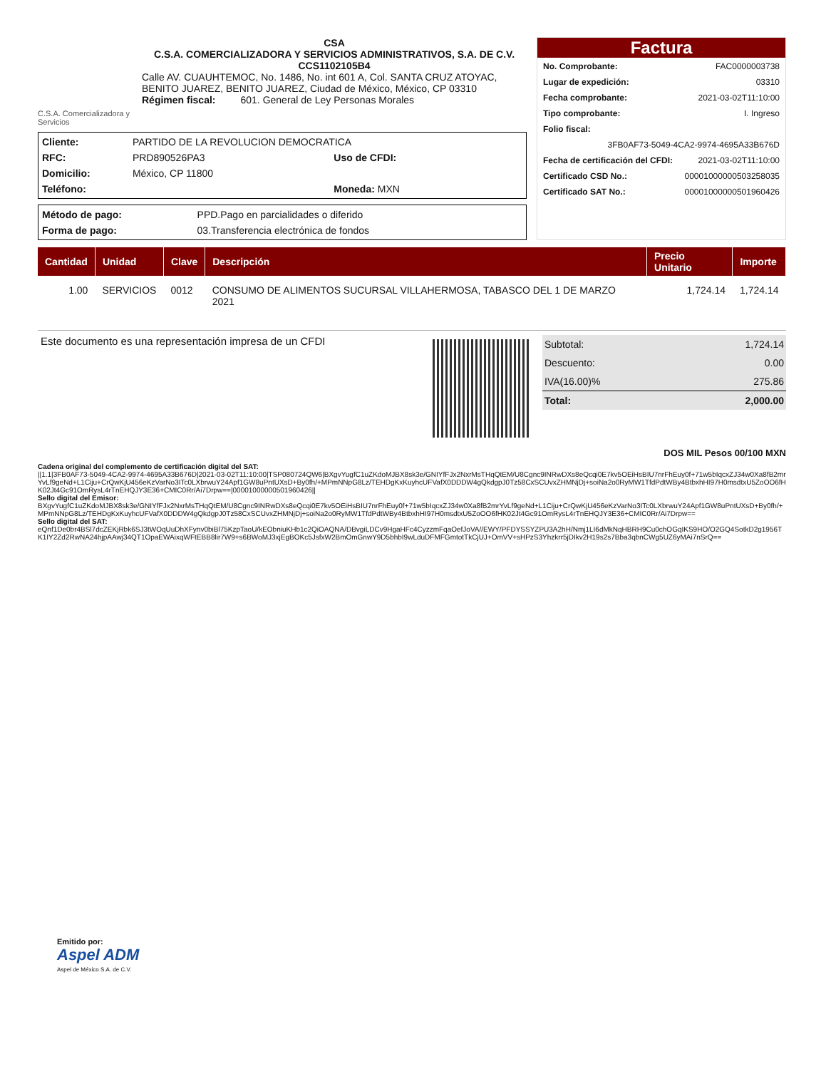C.S.A. Comercializadora y Servicios
CSA
C.S.A. COMERCIALIZADORA Y SERVICIOS ADMINISTRATIVOS, S.A. DE C.V.
CCS1102105B4
Calle AV. CUAUHTEMOC, No. 1486, No. int 601 A, Col. SANTA CRUZ ATOYAC, BENITO JUAREZ, BENITO JUAREZ, Ciudad de México, México, CP 03310
Régimen fiscal: 601. General de Ley Personas Morales
| Cliente: | PARTIDO DE LA REVOLUCION DEMOCRATICA | | |
| RFC: | PRD890526PA3 | Uso de CFDI: | |
| Domicilio: | México, CP 11800 | | |
| Teléfono: | | Moneda: MXN | |
| Método de pago: | PPD.Pago en parcialidades o diferido |
| Forma de pago: | 03.Transferencia electrónica de fondos |
Factura
| No. Comprobante: | FAC0000003738 |
| Lugar de expedición: | 03310 |
| Fecha comprobante: | 2021-03-02T11:10:00 |
| Tipo comprobante: | I. Ingreso |
| Folio fiscal: | |
| 3FB0AF73-5049-4CA2-9974-4695A33B676D | |
| Fecha de certificación del CFDI: | 2021-03-02T11:10:00 |
| Certificado CSD No.: | 00001000000503258035 |
| Certificado SAT No.: | 00001000000501960426 |
| Cantidad | Unidad | Clave | Descripción | Precio Unitario | Importe |
| --- | --- | --- | --- | --- | --- |
| 1.00 | SERVICIOS | 0012 | CONSUMO DE ALIMENTOS SUCURSAL VILLAHERMOSA, TABASCO DEL 1 DE MARZO 2021 | 1,724.14 | 1,724.14 |
Este documento es una representación impresa de un CFDI
| Subtotal: | 1,724.14 |
| Descuento: | 0.00 |
| IVA(16.00)% | 275.86 |
| Total: | 2,000.00 |
DOS MIL Pesos 00/100 MXN
Cadena original del complemento de certificación digital del SAT:
||1.1|3FB0AF73-5049-4CA2-9974-4695A33B676D|2021-03-02T11:10:00|TSP080724QW6|BXgvYugfC1uZKdoMJBX8sk3e/GNIYfFJx2NxrMsTHqQtEM/U8Cgnc9INRwDXs8eQcqi0E7kv5OEiHsBIU7nrFhEuy0f+71w5bIqcxZJ34w0Xa8fB2mrYvLf9geNd+L1Ciju+CrQwKjU456eKzVarNo3ITc0LXbrwuY24Apf1GW8uPntUXsD+By0fh/+MPmNNpG8Lz/TEHDgKxKuyhcUFVafX0DDDW4gQkdgpJ0Tz58CxSCUvxZHMNjDj+soiNa2o0RyMW1TfdPdtWBy4BtbxhHI97H0msdtxU5ZoOO6fHK02Jt4Gc91OmRysL4rTnEHQJY3E36+CMIC0Rr/Ai7Drpw==|00001000000501960426||
Sello digital del Emisor:
BXgvYugfC1uZKdoMJBX8sk3e/GNIYfFJx2NxrMsTHqQtEM/U8Cgnc9INRwDXs8eQcqi0E7kv5OEiHsBIU7nrFhEuy0f+71w5bIqcxZJ34w0Xa8fB2mrYvLf9geNd+L1Ciju+CrQwKjU456eKzVarNo3ITc0LXbrwuY24Apf1GW8uPntUXsD+By0fh/+MPmNNpG8Lz/TEHDgKxKuyhcUFVafX0DDDW4gQkdgpJ0Tz58CxSCUvxZHMNjDj+soiNa2o0RyMW1TfdPdtWBy4BtbxhHI97H0msdtxU5ZoOO6fHK02Jt4Gc91OmRysL4rTnEHQJY3E36+CMIC0Rr/Ai7Drpw==
Sello digital del SAT:
eQnf1De0br4BSl7dcZEKjRbk6SJ3tWOqUuDhXFynv0biBl75KzpTaoU/kEObniuKHb1c2QiOAQNA/DBvgiLDCv9HgaHFc4CyzzmFqaOefJoVA//EWY/PFDYSSYZPU3A2hH/Nmj1LI6dMkNqHBRH9Cu0chOGqIKS9HO/O2GQ4SotkD2g1956TK1IY2Zd2RwNA24hjpAAwj34QT1OpaEWAixqWFtEBB8lir7W9+s6BWoMJ3xjEgBOKc5JsfxW2BmOmGnwY9D5bhbI9wLduDFMFGmtotTkCjUJ+OmVV+sHPzS3Yhzkrr5jDIkv2H19s2s7Bba3qbnCWg5UZ6yMAi7nSrQ==
Emitido por:
Aspel ADM
Aspel de México S.A. de C.V.